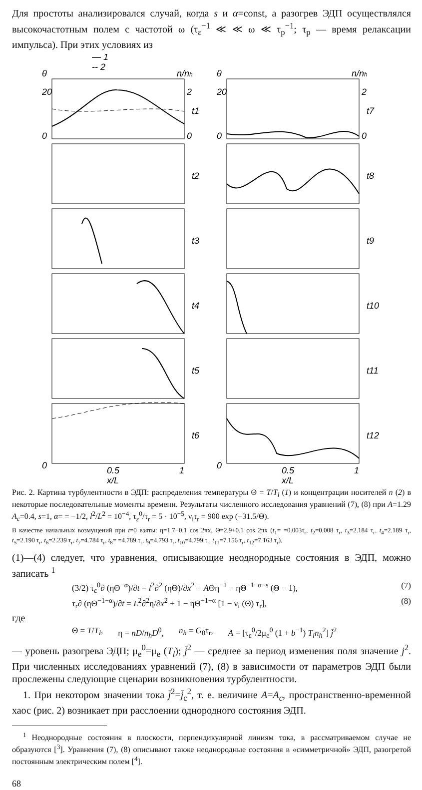Для простоты анализировался случай, когда s и α=const, а разогрев ЭДП осуществлялся высокочастотным полем с частотой ω (τ<sub>ε</sub><sup>−1</sup> ≪ ≪ ω ≪ τ<sub>p</sub><sup>−1</sup>; τ<sub>p</sub> — время релаксации импульса). При этих условиях из
— 1
-- 2
θ
n/nh
0
20
2
0
t1
t2
t3
t4
t5
t6
0
0.5
1
x/L
θ
n/nh
0
20
2
0
t7
t8
t9
t10
t11
t12
0
0.5
1
x/L
Рис. 2. Картина турбулентности в ЭДП: распределения температуры Θ = T/T<sub>l</sub> (1) и концентрации носителей n (2) в некоторые последовательные моменты времени. Результаты численного исследования уравнений (7), (8) при A=1.29 A<sub>c</sub>=0.4, s=1, α= = −1/2, l<sup>2</sup>/L<sup>2</sup> = 10<sup>−4</sup>, τ<sub>ε</sub><sup>0</sup>/τ<sub>r</sub> = 5 · 10<sup>−5</sup>, ν<sub>i</sub>τ<sub>r</sub> = 900 exp (−31.5/Θ).
В качестве начальных возмущений при t=0 взяты: η=1.7−0.1 cos 2πx, Θ=2.9+0.1 cos 2πx (t<sub>1</sub>= =0.003τ<sub>r</sub>, t<sub>2</sub>=0.008 τ<sub>r</sub>, t<sub>3</sub>=2.184 τ<sub>r</sub>, t<sub>4</sub>=2.189 τ<sub>r</sub>, t<sub>5</sub>=2.190 τ<sub>r</sub>, t<sub>6</sub>=2.239 τ<sub>r</sub>, t<sub>7</sub>=4.784 τ<sub>r</sub>, t<sub>8</sub>= =4.789 τ<sub>r</sub>, t<sub>9</sub>=4.793 τ<sub>r</sub>, t<sub>10</sub>=4.799 τ<sub>r</sub>, t<sub>11</sub>=7.156 τ<sub>r</sub>, t<sub>12</sub>=7.163 τ<sub>r</sub>).
(1)—(4) следует, что уравнения, описывающие неоднородные состояния в ЭДП, можно записать <sup>1</sup>
(3/2) τ<sub>ε</sub><sup>0</sup>∂ (ηΘ<sup>−α</sup>)/∂t = l<sup>2</sup>∂<sup>2</sup> (ηΘ)/∂x<sup>2</sup> + AΘη<sup>−1</sup> − ηΘ<sup>−1−α−s</sup> (Θ − 1), (7)
τ<sub>r</sub>∂ (ηΘ<sup>−1−α</sup>)/∂t = L<sup>2</sup>∂<sup>2</sup>η/∂x<sup>2</sup> + 1 − ηΘ<sup>−1−α</sup> [1 − ν<sub>i</sub> (Θ) τ<sub>r</sub>], (8)
где
Θ = T/T<sub>l</sub>, η = nD/n<sub>h</sub>D<sup>0</sup>, n<sub>h</sub> = G<sub>0</sub>τ<sub>r</sub>, A = [τ<sub>ε</sub><sup>0</sup>/2μ<sub>e</sub><sup>0</sup> (1 + b<sup>−1</sup>) T<sub>l</sub>n<sub>h</sub><sup>2</sup>] j̄<sup>2</sup>
— уровень разогрева ЭДП; μ<sub>e</sub><sup>0</sup>=μ<sub>e</sub> (T<sub>l</sub>); j̄<sup>2</sup> — среднее за период изменения поля значение j<sup>2</sup>. При численных исследованиях уравнений (7), (8) в зависимости от параметров ЭДП были прослежены следующие сценарии возникновения турбулентности.
1. При некотором значении тока j̄<sup>2</sup>=j̄<sub>c</sub><sup>2</sup>, т. е. величине A=A<sub>c</sub>, пространственно-временной хаос (рис. 2) возникает при расслоении однородного состояния ЭДП.
<sup>1</sup> Неоднородные состояния в плоскости, перпендикулярной линиям тока, в рассматриваемом случае не образуются [<sup>3</sup>]. Уравнения (7), (8) описывают также неоднородные состояния в «симметричной» ЭДП, разогретой постоянным электрическим полем [<sup>4</sup>].
68